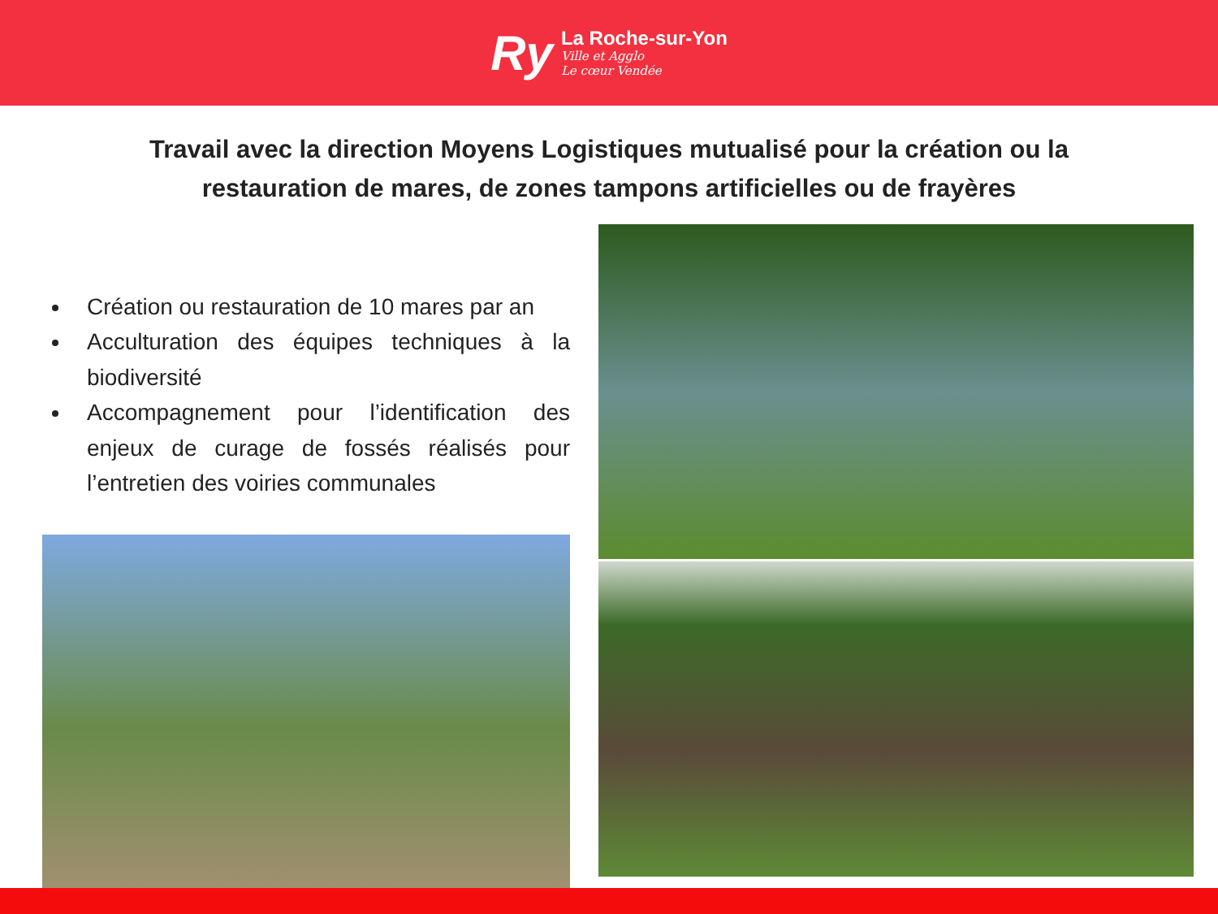Ry
La Roche-sur-Yon
Ville et Agglo
Le cœur Vendée
Travail avec la direction Moyens Logistiques mutualisé pour la création ou la restauration de mares, de zones tampons artificielles ou de frayères
Création ou restauration de 10 mares par an
Acculturation des équipes techniques à la biodiversité
Accompagnement pour l’identification des enjeux de curage de fossés réalisés pour l’entretien des voiries communales